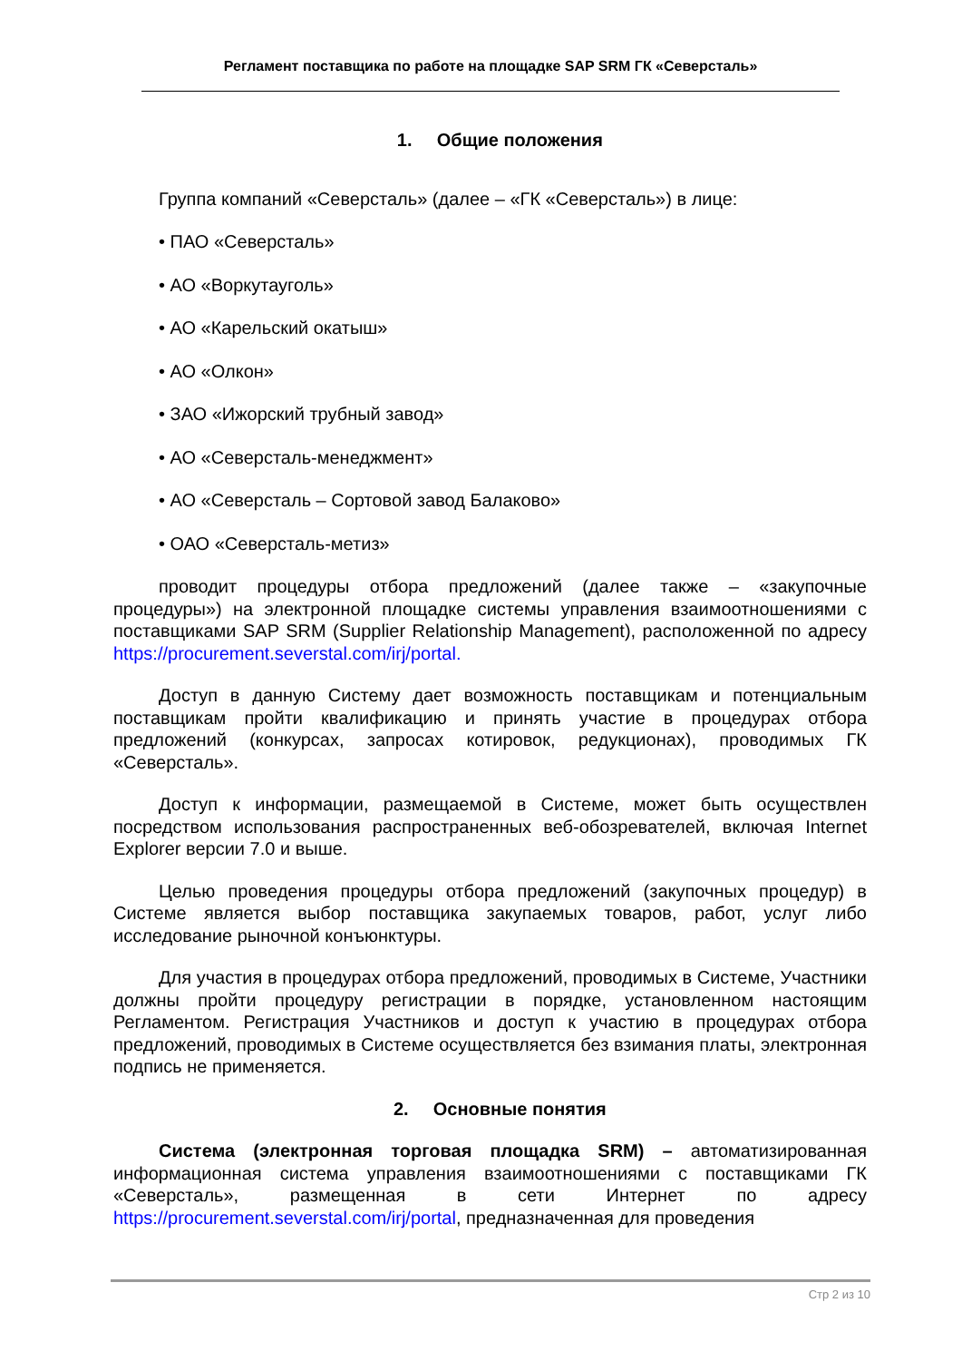Регламент поставщика по работе на площадке SAP SRM ГК «Северсталь»
1. Общие положения
Группа компаний «Северсталь» (далее – «ГК «Северсталь») в лице:
• ПАО «Северсталь»
• АО «Воркутауголь»
• АО «Карельский окатыш»
• АО «Олкон»
• ЗАО «Ижорский трубный завод»
• АО «Северсталь-менеджмент»
• АО «Северсталь – Сортовой завод Балаково»
• ОАО «Северсталь-метиз»
проводит процедуры отбора предложений (далее также – «закупочные процедуры») на электронной площадке системы управления взаимоотношениями с поставщиками SAP SRM (Supplier Relationship Management), расположенной по адресу https://procurement.severstal.com/irj/portal.
Доступ в данную Систему дает возможность поставщикам и потенциальным поставщикам пройти квалификацию и принять участие в процедурах отбора предложений (конкурсах, запросах котировок, редукционах), проводимых ГК «Северсталь».
Доступ к информации, размещаемой в Системе, может быть осуществлен посредством использования распространенных веб-обозревателей, включая Internet Explorer версии 7.0 и выше.
Целью проведения процедуры отбора предложений (закупочных процедур) в Системе является выбор поставщика закупаемых товаров, работ, услуг либо исследование рыночной конъюнктуры.
Для участия в процедурах отбора предложений, проводимых в Системе, Участники должны пройти процедуру регистрации в порядке, установленном настоящим Регламентом. Регистрация Участников и доступ к участию в процедурах отбора предложений, проводимых в Системе осуществляется без взимания платы, электронная подпись не применяется.
2. Основные понятия
Система (электронная торговая площадка SRM) – автоматизированная информационная система управления взаимоотношениями с поставщиками ГК «Северсталь», размещенная в сети Интернет по адресу https://procurement.severstal.com/irj/portal, предназначенная для проведения
Стр 2 из 10